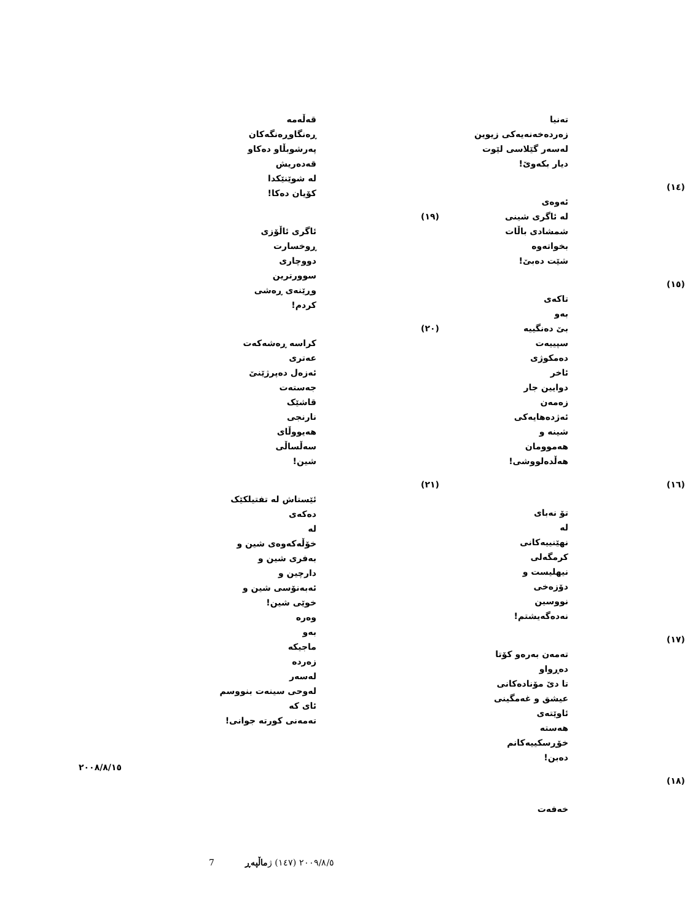تەنیا
زەردەخەنەیەکی زیوین
لەسەر گێلاسی لێوت
دیار بکەوێ!
(١٤)
ئەوەی
لە ئاگری شینی
شمشادی باڵات
بخواتەوە
شێت دەبێ!
(١٥)
تاکەی
بەو
بێ دەنگییە
سپییەت
دەمکوژی
ئاخر
دوایین جار
زەمەن
ئەژدەهایەکی
شینە و
هەموومان
هەڵدەلووشی!
(١٦)
تۆ نەبای
لە
نهێنییەکانی
کرمگەلی
نیهلیست و
دۆزەخی
نووسین
نەدەگەیشتم!
(١٧)
تەمەن بەرەو کۆتا
دەڕواو
تا دێ مۆنادەکانی
عیشق و غەمگینی
ئاوێتەی
هەستە
خۆڕسکییەکانم
دەبن!
(١٨)
خەفەت
قەڵەمە
ڕەنگاوڕەنگەکان
پەرشوبڵاو دەکاو
قەدەریش
لە شوێنێکدا
کۆیان دەکا!
(١٩)
ئاگری ئاڵۆزی
ڕوخسارت
دووچاری
سوورترین
وڕێنەی ڕەشی
کردم!
(٢٠)
کراسە ڕەشەکەت
عەتری
ئەزەل دەپرژێنێ
جەستەت
قاشێک
نارنجی
هەیووڵای
سەڵساڵی
شین!
(٢١)
ئێستاش لە تفتیلکێک
دەکەی
لە
خۆڵەکەوەی شین و
بەفری شین و
دارچین و
ئەبەنۆسی شین و
خوێی شین!
وەرە
بەو
ماجیکە
زەردە
لەسەر
لەوحی سینەت بنووسم
ئای کە
تەمەنی کورتە جوانی!
٢٠٠٨/٨/١٥
7 ٢٠٠٩/٨/٥ (١٤٧) ژ ماڵپەڕ